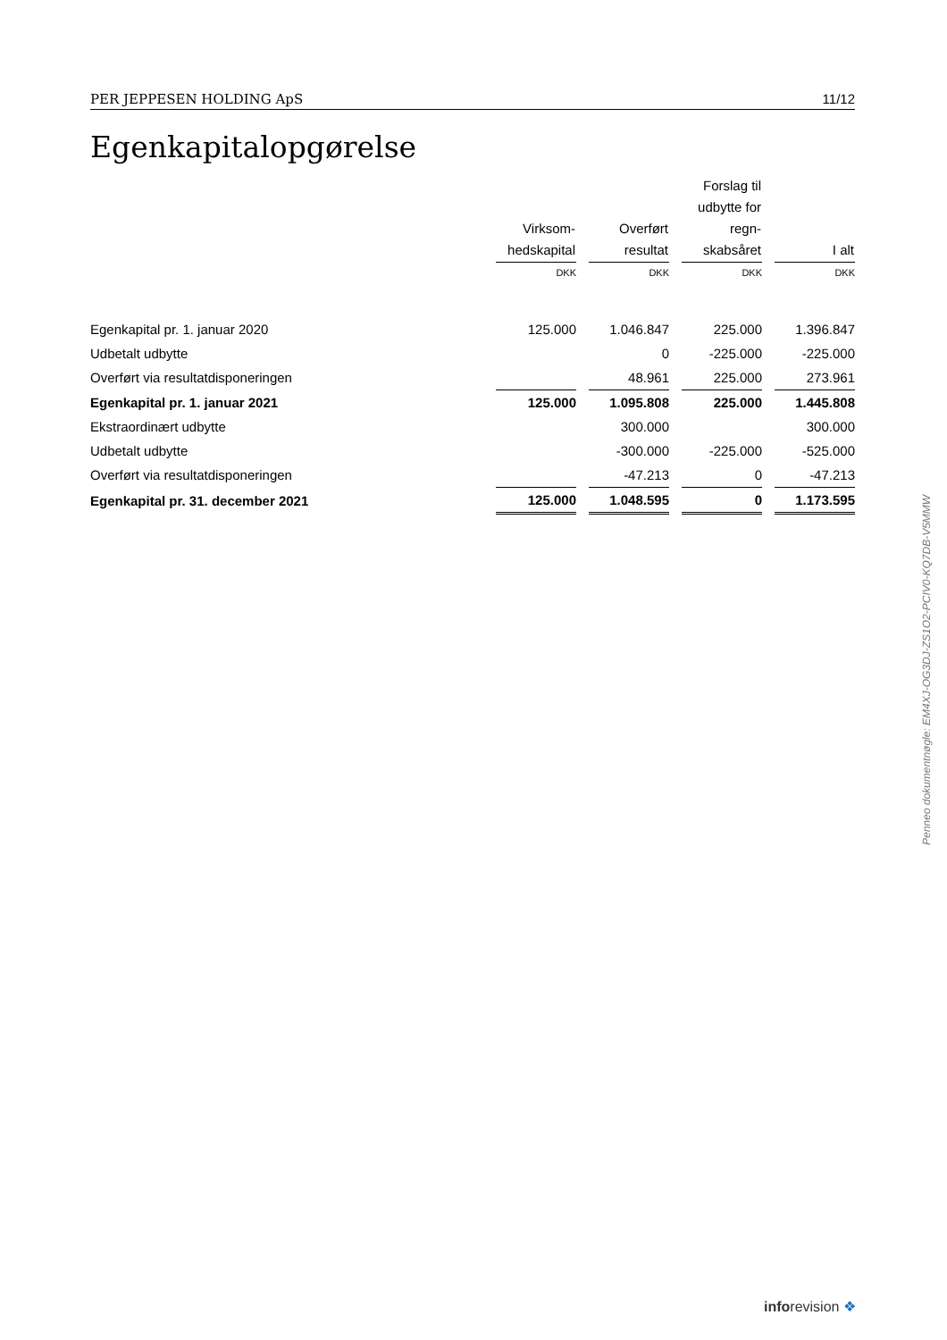PER JEPPESEN HOLDING ApS 11/12
Egenkapitalopgørelse
| | Virksom- hedskapital | Overført resultat | Forslag til udbytte for regn- skabsåret | I alt |
| --- | --- | --- | --- | --- |
| | DKK | DKK | DKK | DKK |
| Egenkapital pr. 1. januar 2020 | 125.000 | 1.046.847 | 225.000 | 1.396.847 |
| Udbetalt udbytte | | 0 | -225.000 | -225.000 |
| Overført via resultatdisponeringen | | 48.961 | 225.000 | 273.961 |
| Egenkapital pr. 1. januar 2021 | 125.000 | 1.095.808 | 225.000 | 1.445.808 |
| Ekstraordinært udbytte | | 300.000 | | 300.000 |
| Udbetalt udbytte | | -300.000 | -225.000 | -525.000 |
| Overført via resultatdisponeringen | | -47.213 | 0 | -47.213 |
| Egenkapital pr. 31. december 2021 | 125.000 | 1.048.595 | 0 | 1.173.595 |
Penneo dokumentnøgle: EM4XJ-OG3DJ-ZS1O2-PCIV0-KQ7DB-V5MMW
inforevision ❖